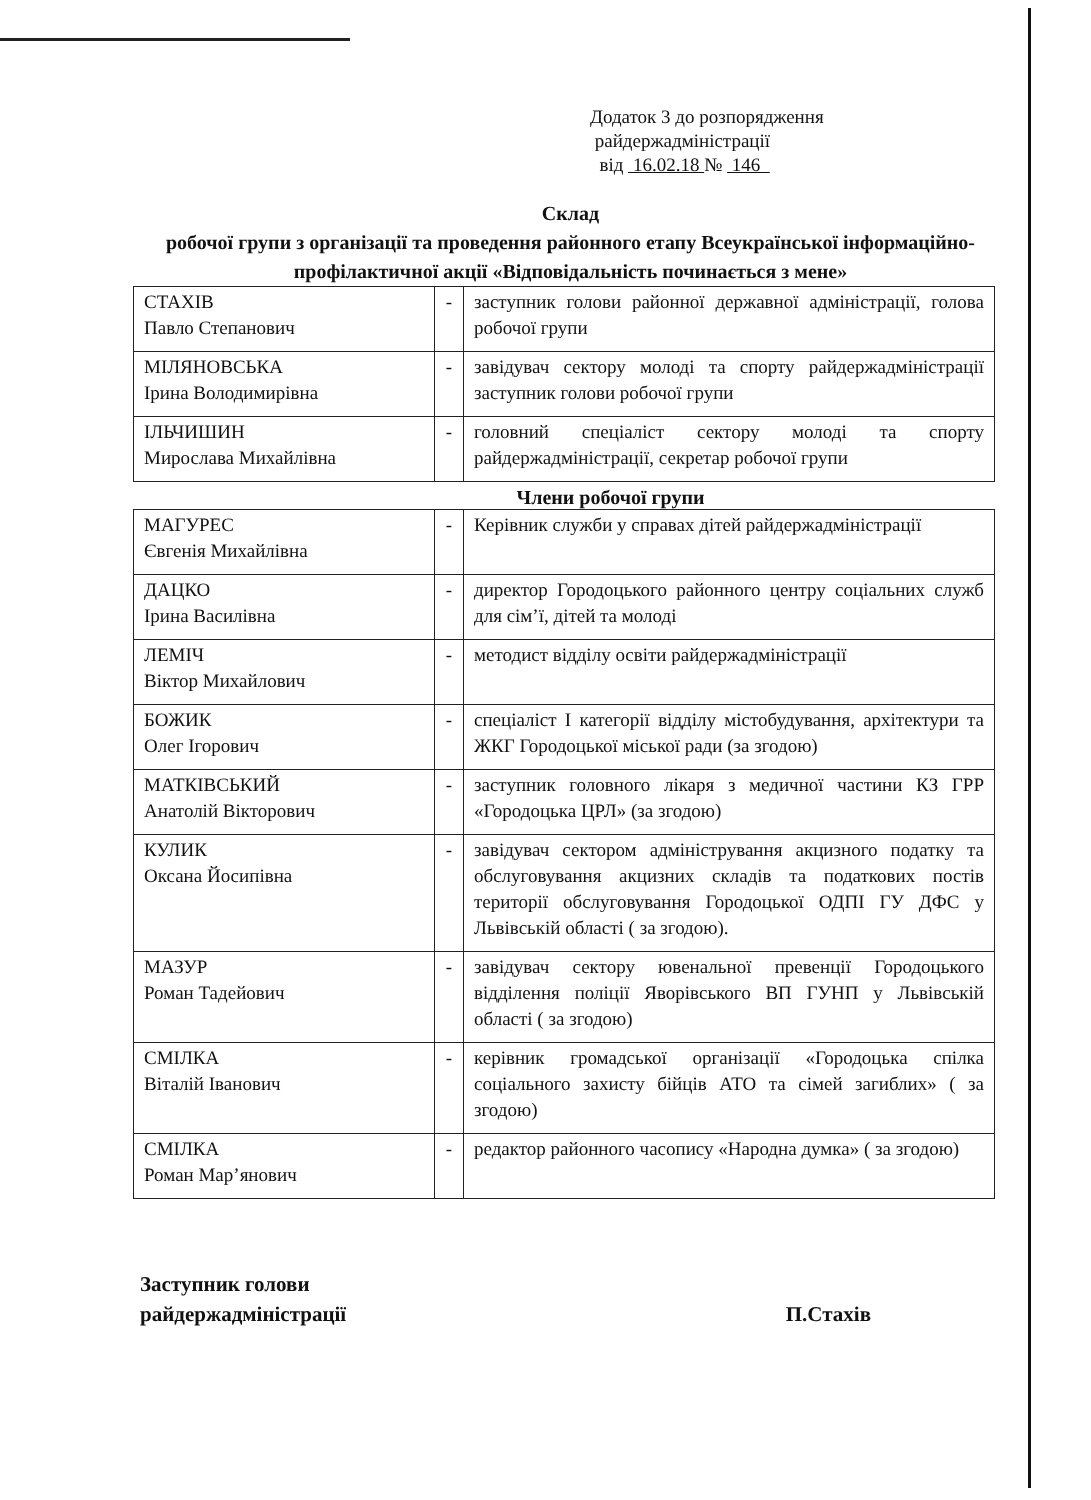Додаток 3 до розпорядження
райдержадміністрації
від 16.02.18 № 146
Склад
робочої групи з організації та проведення районного етапу Всеукраїнської інформаційно-профілактичної акції «Відповідальність починається з мене»
| СТАХІВ Павло Степанович | - | заступник голови районної державної адміністрації, голова робочої групи |
| МІЛЯНОВСЬКА Ірина Володимирівна | - | завідувач сектору молоді та спорту райдержадміністрації заступник голови робочої групи |
| ІЛЬЧИШИН Мирослава Михайлівна | - | головний спеціаліст сектору молоді та спорту райдержадміністрації, секретар робочої групи |
Члени робочої групи
| МАГУРЕС Євгенія Михайлівна | - | Керівник служби у справах дітей райдержадміністрації |
| ДАЦКО Ірина Василівна | - | директор Городоцького районного центру соціальних служб для сім’ї, дітей та молоді |
| ЛЕМІЧ Віктор Михайлович | - | методист відділу освіти райдержадміністрації |
| БОЖИК Олег Ігорович | - | спеціаліст І категорії відділу містобудування, архітектури та ЖКГ Городоцької міської ради (за згодою) |
| МАТКІВСЬКИЙ Анатолій Вікторович | - | заступник головного лікаря з медичної частини КЗ ГРР «Городоцька ЦРЛ» (за згодою) |
| КУЛИК Оксана Йосипівна | - | завідувач сектором адміністрування акцизного податку та обслуговування акцизних складів та податкових постів території обслуговування Городоцької ОДПІ ГУ ДФС у Львівській області ( за згодою). |
| МАЗУР Роман Тадейович | - | завідувач сектору ювенальної превенції Городоцького відділення поліції Яворівського ВП ГУНП у Львівській області ( за згодою) |
| СМІЛКА Віталій Іванович | - | керівник громадської організації «Городоцька спілка соціального захисту бійців АТО та сімей загиблих» ( за згодою) |
| СМІЛКА Роман Мар’янович | - | редактор районного часопису «Народна думка» ( за згодою) |
Заступник голови
райдержадміністрації
П.Стахів